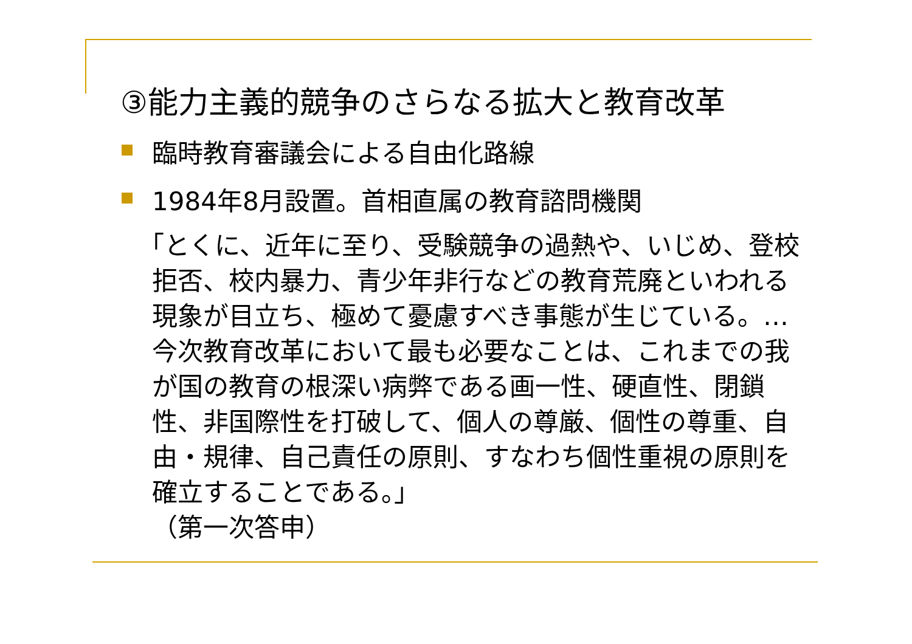③能力主義的競争のさらなる拡大と教育改革
臨時教育審議会による自由化路線
1984年8月設置。首相直属の教育諮問機関
「とくに、近年に至り、受験競争の過熱や、いじめ、登校拒否、校内暴力、青少年非行などの教育荒廃といわれる現象が目立ち、極めて憂慮すべき事態が生じている。…今次教育改革において最も必要なことは、これまでの我が国の教育の根深い病弊である画一性、硬直性、閉鎖性、非国際性を打破して、個人の尊厳、個性の尊重、自由・規律、自己責任の原則、すなわち個性重視の原則を確立することである。」
（第一次答申）